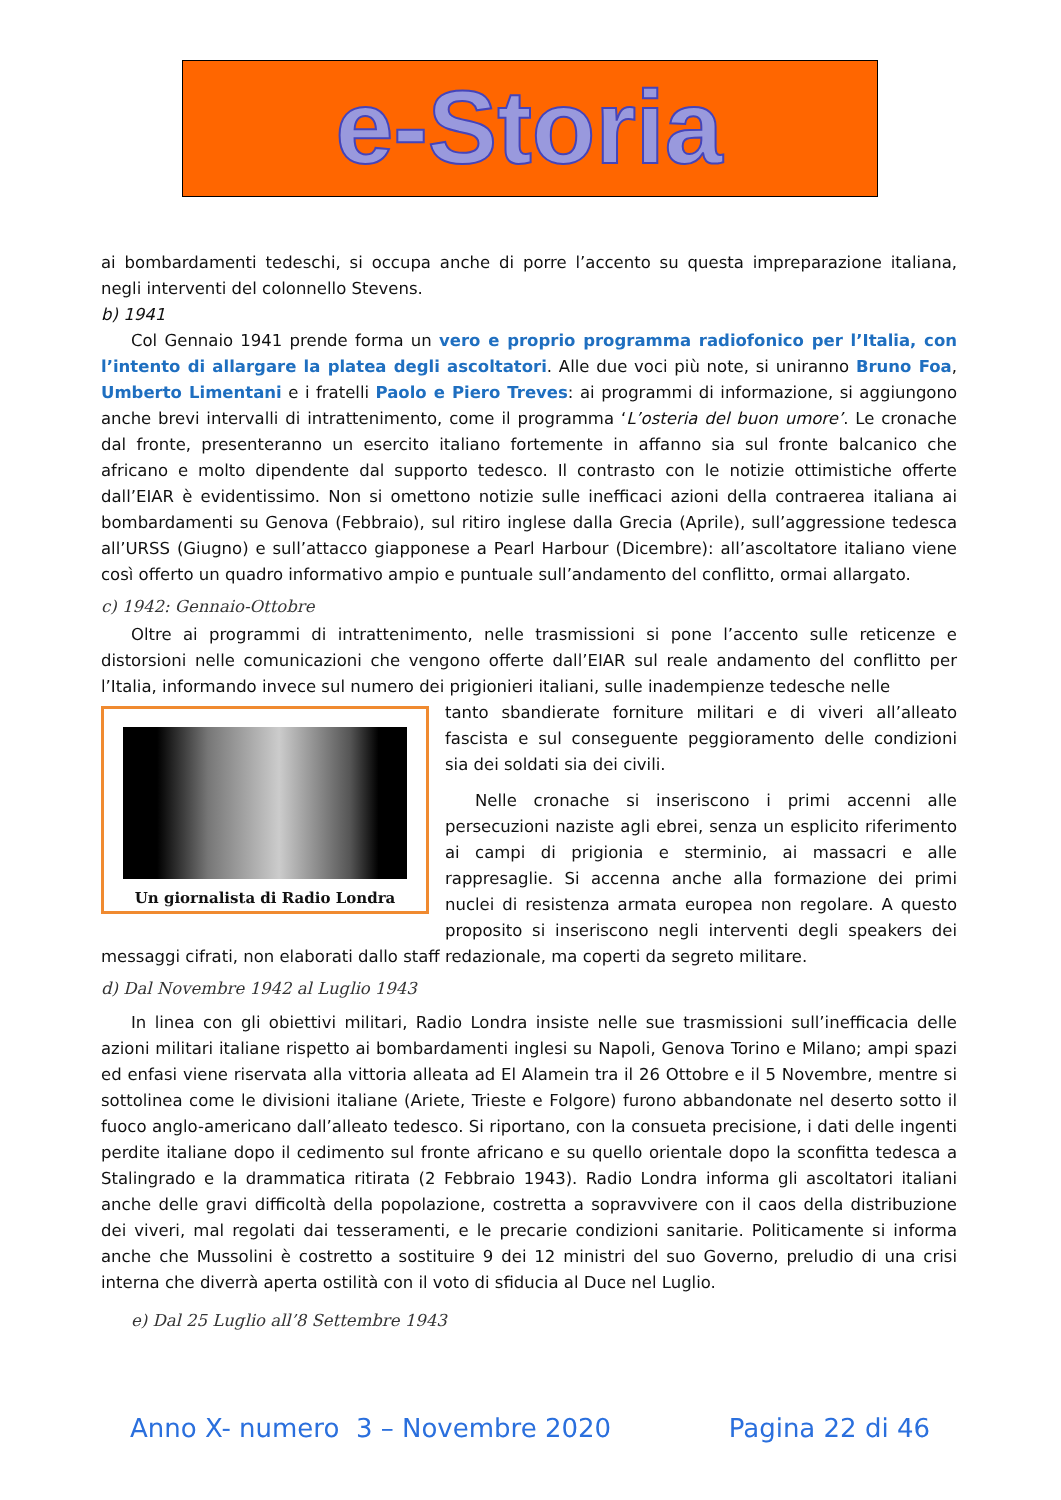e-Storia
ai bombardamenti tedeschi, si occupa anche di porre l’accento su questa impreparazione italiana, negli interventi del colonnello Stevens.
b) 1941
Col Gennaio 1941 prende forma un vero e proprio programma radiofonico per l’Italia, con l’intento di allargare la platea degli ascoltatori. Alle due voci più note, si uniranno Bruno Foa, Umberto Limentani e i fratelli Paolo e Piero Treves: ai programmi di informazione, si aggiungono anche brevi intervalli di intrattenimento, come il programma ‘L’osteria del buon umore’. Le cronache dal fronte, presenteranno un esercito italiano fortemente in affanno sia sul fronte balcanico che africano e molto dipendente dal supporto tedesco. Il contrasto con le notizie ottimistiche offerte dall’EIAR è evidentissimo. Non si omettono notizie sulle inefficaci azioni della contraerea italiana ai bombardamenti su Genova (Febbraio), sul ritiro inglese dalla Grecia (Aprile), sull’aggressione tedesca all’URSS (Giugno) e sull’attacco giapponese a Pearl Harbour (Dicembre): all’ascoltatore italiano viene così offerto un quadro informativo ampio e puntuale sull’andamento del conflitto, ormai allargato.
c) 1942: Gennaio-Ottobre
Oltre ai programmi di intrattenimento, nelle trasmissioni si pone l’accento sulle reticenze e distorsioni nelle comunicazioni che vengono offerte dall’EIAR sul reale andamento del conflitto per l’Italia, informando invece sul numero dei prigionieri italiani, sulle inadempienze tedesche nelle
Un giornalista di Radio Londra
tanto sbandierate forniture militari e di viveri all’alleato fascista e sul conseguente peggioramento delle condizioni sia dei soldati sia dei civili.
Nelle cronache si inseriscono i primi accenni alle persecuzioni naziste agli ebrei, senza un esplicito riferimento ai campi di prigionia e sterminio, ai massacri e alle rappresaglie. Si accenna anche alla formazione dei primi nuclei di resistenza armata europea non regolare. A questo proposito si inseriscono negli interventi degli speakers dei messaggi cifrati, non elaborati dallo staff redazionale, ma coperti da segreto militare.
d) Dal Novembre 1942 al Luglio 1943
In linea con gli obiettivi militari, Radio Londra insiste nelle sue trasmissioni sull’inefficacia delle azioni militari italiane rispetto ai bombardamenti inglesi su Napoli, Genova Torino e Milano; ampi spazi ed enfasi viene riservata alla vittoria alleata ad El Alamein tra il 26 Ottobre e il 5 Novembre, mentre si sottolinea come le divisioni italiane (Ariete, Trieste e Folgore) furono abbandonate nel deserto sotto il fuoco anglo-americano dall’alleato tedesco. Si riportano, con la consueta precisione, i dati delle ingenti perdite italiane dopo il cedimento sul fronte africano e su quello orientale dopo la sconfitta tedesca a Stalingrado e la drammatica ritirata (2 Febbraio 1943). Radio Londra informa gli ascoltatori italiani anche delle gravi difficoltà della popolazione, costretta a sopravvivere con il caos della distribuzione dei viveri, mal regolati dai tesseramenti, e le precarie condizioni sanitarie. Politicamente si informa anche che Mussolini è costretto a sostituire 9 dei 12 ministri del suo Governo, preludio di una crisi interna che diverrà aperta ostilità con il voto di sfiducia al Duce nel Luglio.
e) Dal 25 Luglio all’8 Settembre 1943
Anno X- numero 3 – Novembre 2020 Pagina 22 di 46